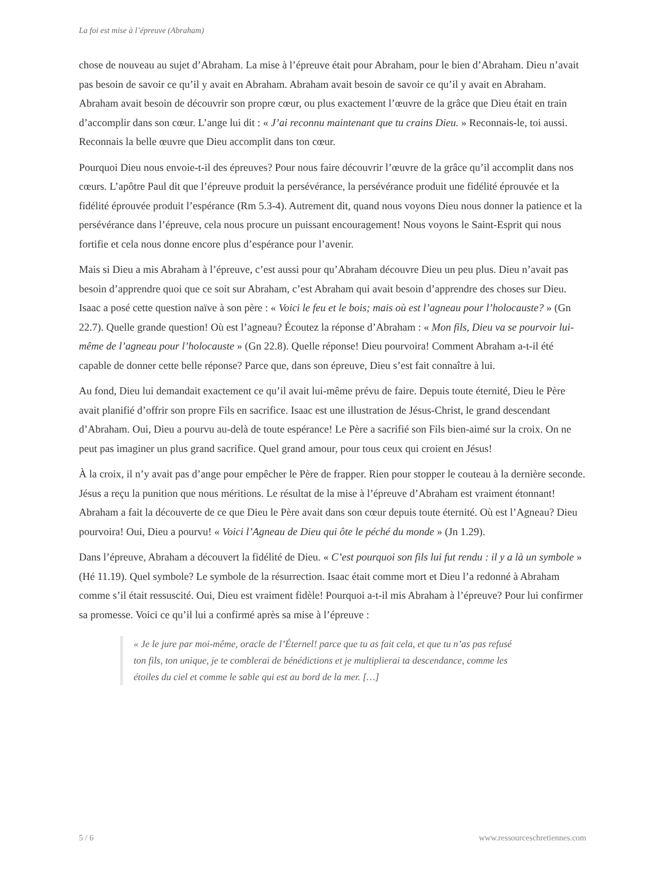La foi est mise à l’épreuve (Abraham)
chose de nouveau au sujet d’Abraham. La mise à l’épreuve était pour Abraham, pour le bien d’Abraham. Dieu n’avait pas besoin de savoir ce qu’il y avait en Abraham. Abraham avait besoin de savoir ce qu’il y avait en Abraham. Abraham avait besoin de découvrir son propre cœur, ou plus exactement l’œuvre de la grâce que Dieu était en train d’accomplir dans son cœur. L’ange lui dit : « J’ai reconnu maintenant que tu crains Dieu. » Reconnais-le, toi aussi. Reconnais la belle œuvre que Dieu accomplit dans ton cœur.
Pourquoi Dieu nous envoie-t-il des épreuves? Pour nous faire découvrir l’œuvre de la grâce qu’il accomplit dans nos cœurs. L’apôtre Paul dit que l’épreuve produit la persévérance, la persévérance produit une fidélité éprouvée et la fidélité éprouvée produit l’espérance (Rm 5.3-4). Autrement dit, quand nous voyons Dieu nous donner la patience et la persévérance dans l’épreuve, cela nous procure un puissant encouragement! Nous voyons le Saint-Esprit qui nous fortifie et cela nous donne encore plus d’espérance pour l’avenir.
Mais si Dieu a mis Abraham à l’épreuve, c’est aussi pour qu’Abraham découvre Dieu un peu plus. Dieu n’avait pas besoin d’apprendre quoi que ce soit sur Abraham, c’est Abraham qui avait besoin d’apprendre des choses sur Dieu. Isaac a posé cette question naïve à son père : « Voici le feu et le bois; mais où est l’agneau pour l’holocauste? » (Gn 22.7). Quelle grande question! Où est l’agneau? Écoutez la réponse d’Abraham : « Mon fils, Dieu va se pourvoir lui-même de l’agneau pour l’holocauste » (Gn 22.8). Quelle réponse! Dieu pourvoira! Comment Abraham a-t-il été capable de donner cette belle réponse? Parce que, dans son épreuve, Dieu s’est fait connaître à lui.
Au fond, Dieu lui demandait exactement ce qu’il avait lui-même prévu de faire. Depuis toute éternité, Dieu le Père avait planifié d’offrir son propre Fils en sacrifice. Isaac est une illustration de Jésus-Christ, le grand descendant d’Abraham. Oui, Dieu a pourvu au-delà de toute espérance! Le Père a sacrifié son Fils bien-aimé sur la croix. On ne peut pas imaginer un plus grand sacrifice. Quel grand amour, pour tous ceux qui croient en Jésus!
À la croix, il n’y avait pas d’ange pour empêcher le Père de frapper. Rien pour stopper le couteau à la dernière seconde. Jésus a reçu la punition que nous méritions. Le résultat de la mise à l’épreuve d’Abraham est vraiment étonnant! Abraham a fait la découverte de ce que Dieu le Père avait dans son cœur depuis toute éternité. Où est l’Agneau? Dieu pourvoira! Oui, Dieu a pourvu! « Voici l’Agneau de Dieu qui ôte le péché du monde » (Jn 1.29).
Dans l’épreuve, Abraham a découvert la fidélité de Dieu. « C’est pourquoi son fils lui fut rendu : il y a là un symbole » (Hé 11.19). Quel symbole? Le symbole de la résurrection. Isaac était comme mort et Dieu l’a redonné à Abraham comme s’il était ressuscité. Oui, Dieu est vraiment fidèle! Pourquoi a-t-il mis Abraham à l’épreuve? Pour lui confirmer sa promesse. Voici ce qu’il lui a confirmé après sa mise à l’épreuve :
« Je le jure par moi-même, oracle de l’Éternel! parce que tu as fait cela, et que tu n’as pas refusé ton fils, ton unique, je te comblerai de bénédictions et je multiplierai ta descendance, comme les étoiles du ciel et comme le sable qui est au bord de la mer. […]
5 / 6 www.ressourceschretiennes.com